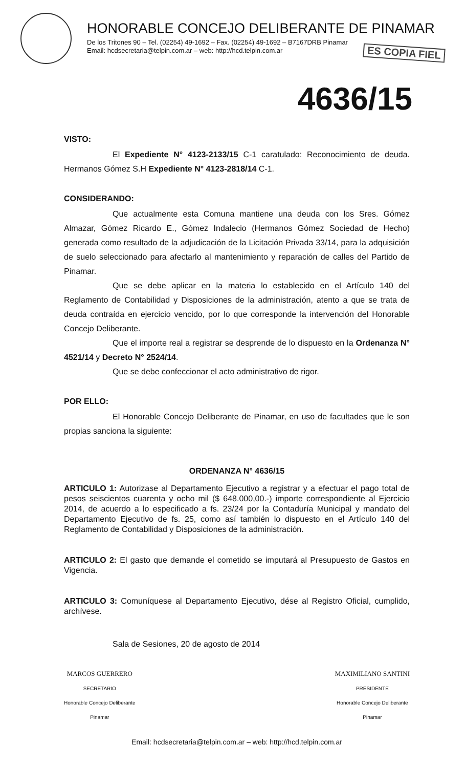HONORABLE CONCEJO DELIBERANTE DE PINAMAR
De los Tritones 90 – Tel. (02254) 49-1692 – Fax. (02254) 49-1692 – B7167DRB Pinamar
Email: hcdsecretaria@telpin.com.ar – web: http://hcd.telpin.com.ar
ES COPIA FIEL
4636/15
VISTO:
El Expediente N° 4123-2133/15 C-1 caratulado: Reconocimiento de deuda. Hermanos Gómez S.H Expediente N° 4123-2818/14 C-1.
CONSIDERANDO:
Que actualmente esta Comuna mantiene una deuda con los Sres. Gómez Almazar, Gómez Ricardo E., Gómez Indalecio (Hermanos Gómez Sociedad de Hecho) generada como resultado de la adjudicación de la Licitación Privada 33/14, para la adquisición de suelo seleccionado para afectarlo al mantenimiento y reparación de calles del Partido de Pinamar.
Que se debe aplicar en la materia lo establecido en el Artículo 140 del Reglamento de Contabilidad y Disposiciones de la administración, atento a que se trata de deuda contraída en ejercicio vencido, por lo que corresponde la intervención del Honorable Concejo Deliberante.
Que el importe real a registrar se desprende de lo dispuesto en la Ordenanza N° 4521/14 y Decreto N° 2524/14.
Que se debe confeccionar el acto administrativo de rigor.
POR ELLO:
El Honorable Concejo Deliberante de Pinamar, en uso de facultades que le son propias sanciona la siguiente:
ORDENANZA N° 4636/15
ARTICULO 1: Autorizase al Departamento Ejecutivo a registrar y a efectuar el pago total de pesos seiscientos cuarenta y ocho mil ($ 648.000,00.-) importe correspondiente al Ejercicio 2014, de acuerdo a lo especificado a fs. 23/24 por la Contaduría Municipal y mandato del Departamento Ejecutivo de fs. 25, como así también lo dispuesto en el Artículo 140 del Reglamento de Contabilidad y Disposiciones de la administración.
ARTICULO 2: El gasto que demande el cometido se imputará al Presupuesto de Gastos en Vigencia.
ARTICULO 3: Comuníquese al Departamento Ejecutivo, dése al Registro Oficial, cumplido, archívese.
Sala de Sesiones, 20 de agosto de 2014
MARCOS GUERRERO
SECRETARIO
Honorable Concejo Deliberante
Pinamar
MAXIMILIANO SANTINI
PRESIDENTE
Honorable Concejo Deliberante
Pinamar
Email: hcdsecretaria@telpin.com.ar – web: http://hcd.telpin.com.ar